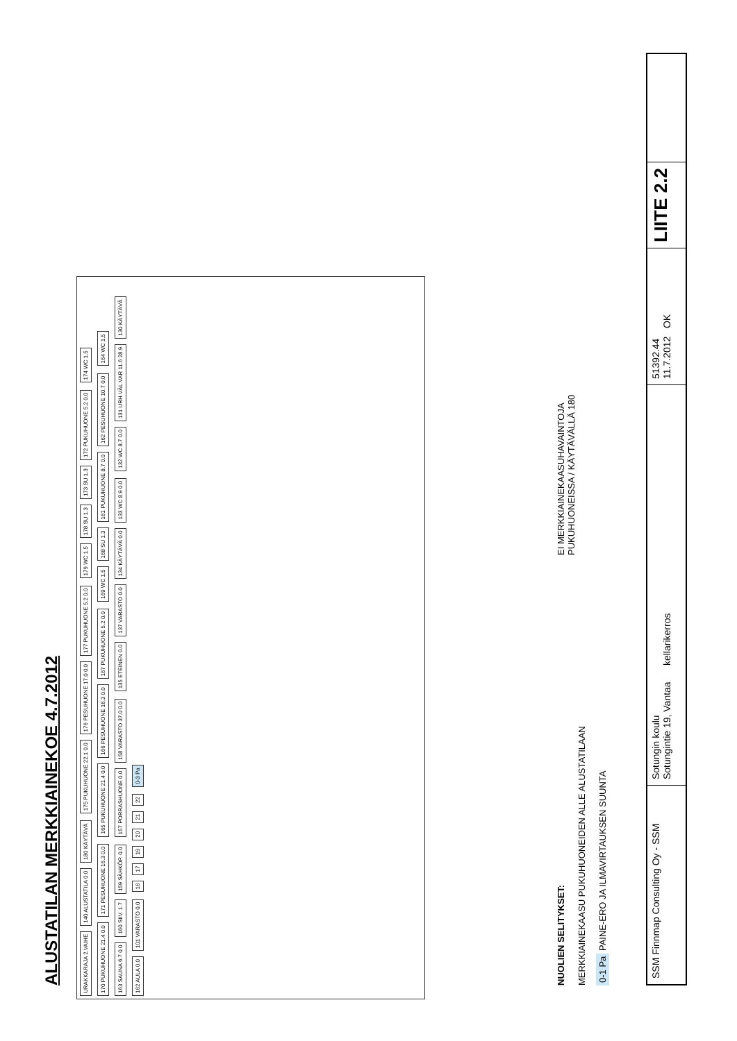ALUSTATILAN MERKKIAINEKOE 4.7.2012
URAKKARAJA 2.VAIHE
140 ALUSTATILA 0.0
180 KÄYTÄVÄ
175 PUKUHUONE 22.1 0.0
176 PESUHUONE 17.0 0.0
177 PUKUHUONE 5.2 0.0
179 WC 1.5
178 SU 1.3
173 SU 1.3
172 PUKUHUONE 5.2 0.0
174 WC 1.5
170 PUKUHUONE 21.4 0.0
171 PESUHUONE 16.3 0.0
165 PUKUHUONE 21.4 0.0
166 PESUHUONE 16.3 0.0
167 PUKUHUONE 5.2 0.0
169 WC 1.5
168 SU 1.3
161 PUKUHUONE 8.7 0.0
162 PESUHUONE 10.7 0.0
164 WC 1.5
163 SAUNA 6.7 0.0
160 SIIV. 1.7
159 SÄHKÖP. 0.0
157 PORRASHUONE 0.0
158 VARASTO 37.0 0.0
135 ETEINEN 0.0
137 VARASTO 0.0
134 KÄYTÄVÄ 0.0
133 WC 8.9 0.0
132 WC 8.7 0.0
131 URH.VÄL.VAR 11.6 28.9
130 KÄYTÄVÄ
162 AULA 0.0
101 VARASTO 0.0
16
17
19
20
21
22
0-3 Pa
NUOLIEN SELITYKSET:
MERKKIAINEKAASU PUKUHUONEIDEN ALLE ALUSTATILAAN
0-1 Pa PAINE-ERO JA ILMAVIRTAUKSEN SUUNTA
EI MERKKIAINEKAASUHAVAINTOJA
PUKUHUONEISSA / KÄYTÄVÄLLÄ 180
SSM Finnmap Consulting Oy - SSM
Sotungin koulu
Sotungintie 19, Vantaa kellarikerros
51392.44
11.7.2012 OK
LIITE 2.2